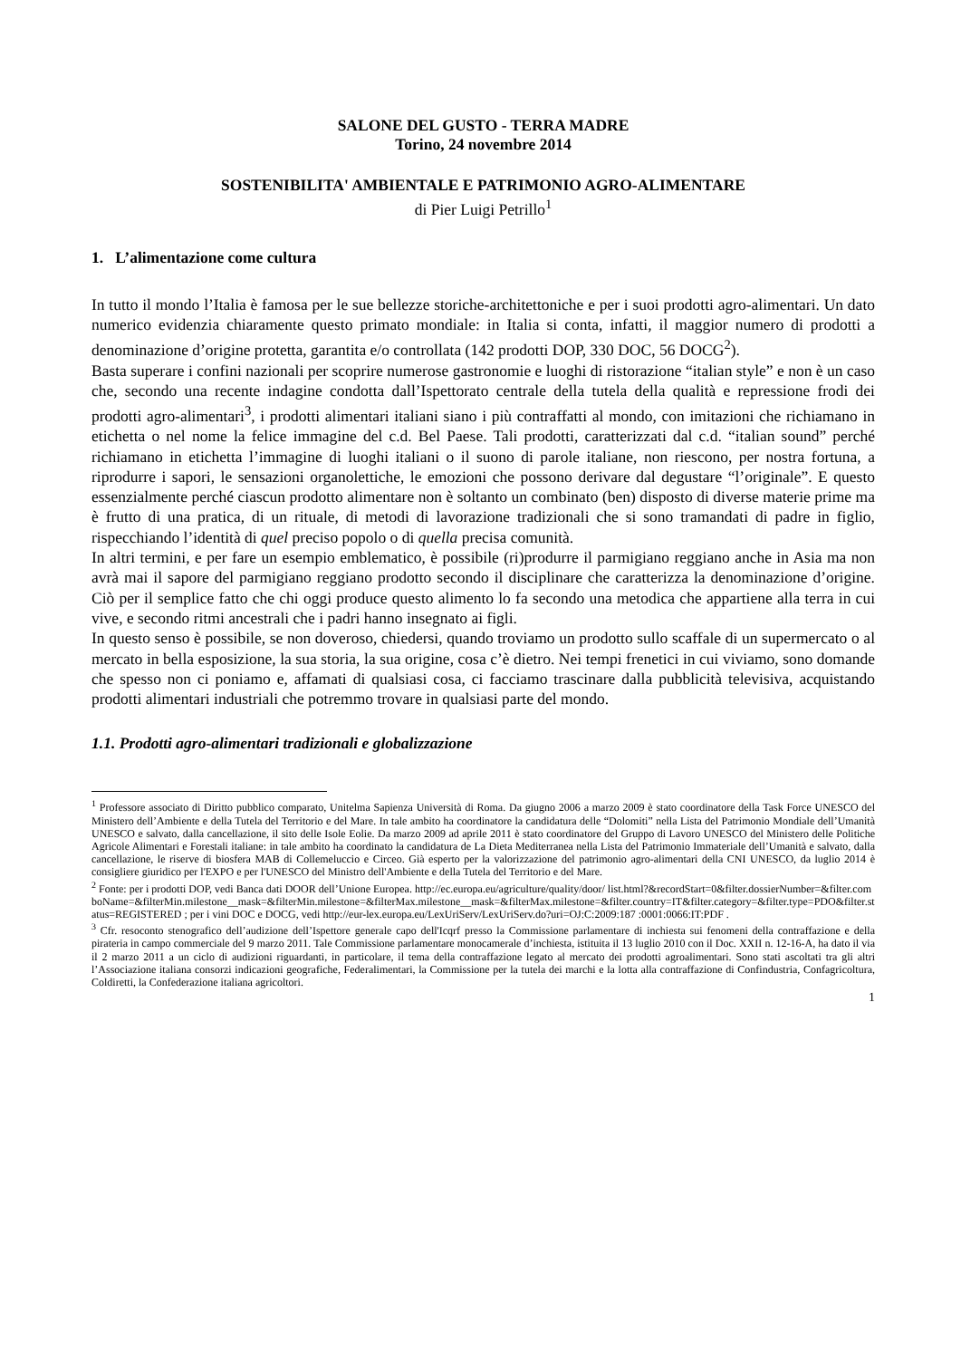SALONE DEL GUSTO - TERRA MADRE
Torino, 24 novembre 2014
SOSTENIBILITA' AMBIENTALE E PATRIMONIO AGRO-ALIMENTARE
di Pier Luigi Petrillo<sup>1</sup>
1. L’alimentazione come cultura
In tutto il mondo l’Italia è famosa per le sue bellezze storiche-architettoniche e per i suoi prodotti agro-alimentari. Un dato numerico evidenzia chiaramente questo primato mondiale: in Italia si conta, infatti, il maggior numero di prodotti a denominazione d’origine protetta, garantita e/o controllata (142 prodotti DOP, 330 DOC, 56 DOCG<sup>2</sup>).
Basta superare i confini nazionali per scoprire numerose gastronomie e luoghi di ristorazione “italian style” e non è un caso che, secondo una recente indagine condotta dall’Ispettorato centrale della tutela della qualità e repressione frodi dei prodotti agro-alimentari<sup>3</sup>, i prodotti alimentari italiani siano i più contraffatti al mondo, con imitazioni che richiamano in etichetta o nel nome la felice immagine del c.d. Bel Paese. Tali prodotti, caratterizzati dal c.d. “italian sound” perché richiamano in etichetta l’immagine di luoghi italiani o il suono di parole italiane, non riescono, per nostra fortuna, a riprodurre i sapori, le sensazioni organolettiche, le emozioni che possono derivare dal degustare “l’originale”. E questo essenzialmente perché ciascun prodotto alimentare non è soltanto un combinato (ben) disposto di diverse materie prime ma è frutto di una pratica, di un rituale, di metodi di lavorazione tradizionali che si sono tramandati di padre in figlio, rispecchiando l’identità di quel preciso popolo o di quella precisa comunità.
In altri termini, e per fare un esempio emblematico, è possibile (ri)produrre il parmigiano reggiano anche in Asia ma non avrà mai il sapore del parmigiano reggiano prodotto secondo il disciplinare che caratterizza la denominazione d’origine. Ciò per il semplice fatto che chi oggi produce questo alimento lo fa secondo una metodica che appartiene alla terra in cui vive, e secondo ritmi ancestrali che i padri hanno insegnato ai figli.
In questo senso è possibile, se non doveroso, chiedersi, quando troviamo un prodotto sullo scaffale di un supermercato o al mercato in bella esposizione, la sua storia, la sua origine, cosa c’è dietro. Nei tempi frenetici in cui viviamo, sono domande che spesso non ci poniamo e, affamati di qualsiasi cosa, ci facciamo trascinare dalla pubblicità televisiva, acquistando prodotti alimentari industriali che potremmo trovare in qualsiasi parte del mondo.
1.1. Prodotti agro-alimentari tradizionali e globalizzazione
<sup>1</sup> Professore associato di Diritto pubblico comparato, Unitelma Sapienza Università di Roma. Da giugno 2006 a marzo 2009 è stato coordinatore della Task Force UNESCO del Ministero dell’Ambiente e della Tutela del Territorio e del Mare. In tale ambito ha coordinatore la candidatura delle “Dolomiti” nella Lista del Patrimonio Mondiale dell’Umanità UNESCO e salvato, dalla cancellazione, il sito delle Isole Eolie. Da marzo 2009 ad aprile 2011 è stato coordinatore del Gruppo di Lavoro UNESCO del Ministero delle Politiche Agricole Alimentari e Forestali italiane: in tale ambito ha coordinato la candidatura de La Dieta Mediterranea nella Lista del Patrimonio Immateriale dell’Umanità e salvato, dalla cancellazione, le riserve di biosfera MAB di Collemeluccio e Circeo. Già esperto per la valorizzazione del patrimonio agro-alimentari della CNI UNESCO, da luglio 2014 è consigliere giuridico per l'EXPO e per l'UNESCO del Ministro dell'Ambiente e della Tutela del Territorio e del Mare.
<sup>2</sup> Fonte: per i prodotti DOP, vedi Banca dati DOOR dell’Unione Europea. http://ec.europa.eu/agriculture/quality/door/ list.html?&recordStart=0&filter.dossierNumber=&filter.comboName=&filterMin.milestone__mask=&filterMin.milestone=&filterMax.milestone__mask=&filterMax.milestone=&filter.country=IT&filter.category=&filter.type=PDO&filter.status=REGISTERED ; per i vini DOC e DOCG, vedi http://eur-lex.europa.eu/LexUriServ/LexUriServ.do?uri=OJ:C:2009:187 :0001:0066:IT:PDF .
<sup>3</sup> Cfr. resoconto stenografico dell’audizione dell’Ispettore generale capo dell'Icqrf presso la Commissione parlamentare di inchiesta sui fenomeni della contraffazione e della pirateria in campo commerciale del 9 marzo 2011. Tale Commissione parlamentare monocamerale d’inchiesta, istituita il 13 luglio 2010 con il Doc. XXII n. 12-16-A, ha dato il via il 2 marzo 2011 a un ciclo di audizioni riguardanti, in particolare, il tema della contraffazione legato al mercato dei prodotti agroalimentari. Sono stati ascoltati tra gli altri l’Associazione italiana consorzi indicazioni geografiche, Federalimentari, la Commissione per la tutela dei marchi e la lotta alla contraffazione di Confindustria, Confagricoltura, Coldiretti, la Confederazione italiana agricoltori.
1